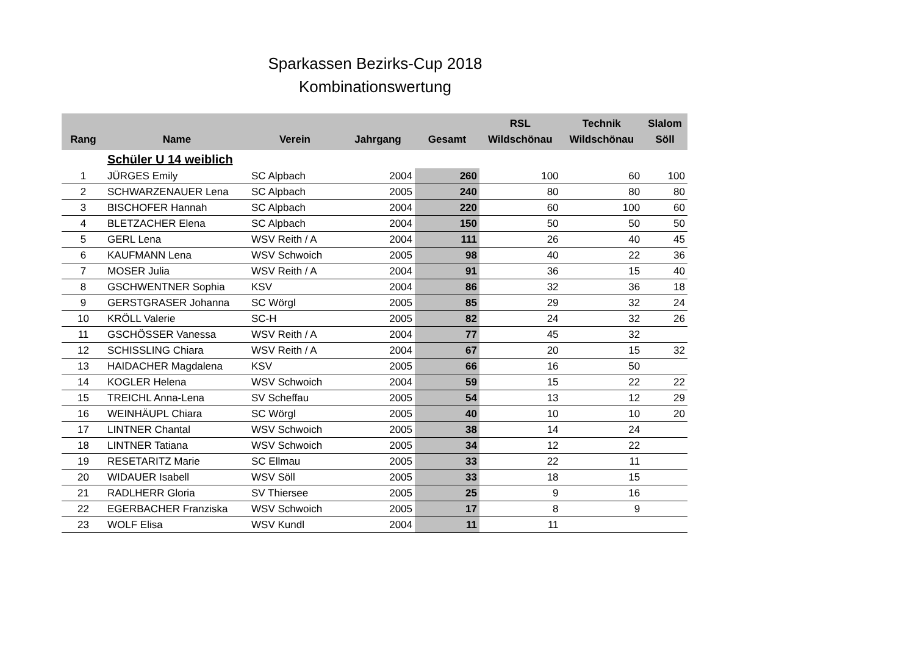Sparkassen Bezirks-Cup 2018
Kombinationswertung
| Rang | Name | Verein | Jahrgang | Gesamt | RSL Wildschönau | Technik Wildschönau | Slalom Söll |
| --- | --- | --- | --- | --- | --- | --- | --- |
| | Schüler U 14 weiblich | | | | | | |
| 1 | JÜRGES Emily | SC Alpbach | 2004 | 260 | 100 | 60 | 100 |
| 2 | SCHWARZENAUER Lena | SC Alpbach | 2005 | 240 | 80 | 80 | 80 |
| 3 | BISCHOFER Hannah | SC Alpbach | 2004 | 220 | 60 | 100 | 60 |
| 4 | BLETZACHER Elena | SC Alpbach | 2004 | 150 | 50 | 50 | 50 |
| 5 | GERL Lena | WSV Reith / A | 2004 | 111 | 26 | 40 | 45 |
| 6 | KAUFMANN Lena | WSV Schwoich | 2005 | 98 | 40 | 22 | 36 |
| 7 | MOSER Julia | WSV Reith / A | 2004 | 91 | 36 | 15 | 40 |
| 8 | GSCHWENTNER Sophia | KSV | 2004 | 86 | 32 | 36 | 18 |
| 9 | GERSTGRASER Johanna | SC Wörgl | 2005 | 85 | 29 | 32 | 24 |
| 10 | KRÖLL Valerie | SC-H | 2005 | 82 | 24 | 32 | 26 |
| 11 | GSCHÖSSER Vanessa | WSV Reith / A | 2004 | 77 | 45 | 32 | |
| 12 | SCHISSLING Chiara | WSV Reith / A | 2004 | 67 | 20 | 15 | 32 |
| 13 | HAIDACHER Magdalena | KSV | 2005 | 66 | 16 | 50 | |
| 14 | KOGLER Helena | WSV Schwoich | 2004 | 59 | 15 | 22 | 22 |
| 15 | TREICHL Anna-Lena | SV Scheffau | 2005 | 54 | 13 | 12 | 29 |
| 16 | WEINHÄUPL Chiara | SC Wörgl | 2005 | 40 | 10 | 10 | 20 |
| 17 | LINTNER Chantal | WSV Schwoich | 2005 | 38 | 14 | 24 | |
| 18 | LINTNER Tatiana | WSV Schwoich | 2005 | 34 | 12 | 22 | |
| 19 | RESETARITZ Marie | SC Ellmau | 2005 | 33 | 22 | 11 | |
| 20 | WIDAUER Isabell | WSV Söll | 2005 | 33 | 18 | 15 | |
| 21 | RADLHERR Gloria | SV Thiersee | 2005 | 25 | 9 | 16 | |
| 22 | EGERBACHER Franziska | WSV Schwoich | 2005 | 17 | 8 | 9 | |
| 23 | WOLF Elisa | WSV Kundl | 2004 | 11 | 11 | | |